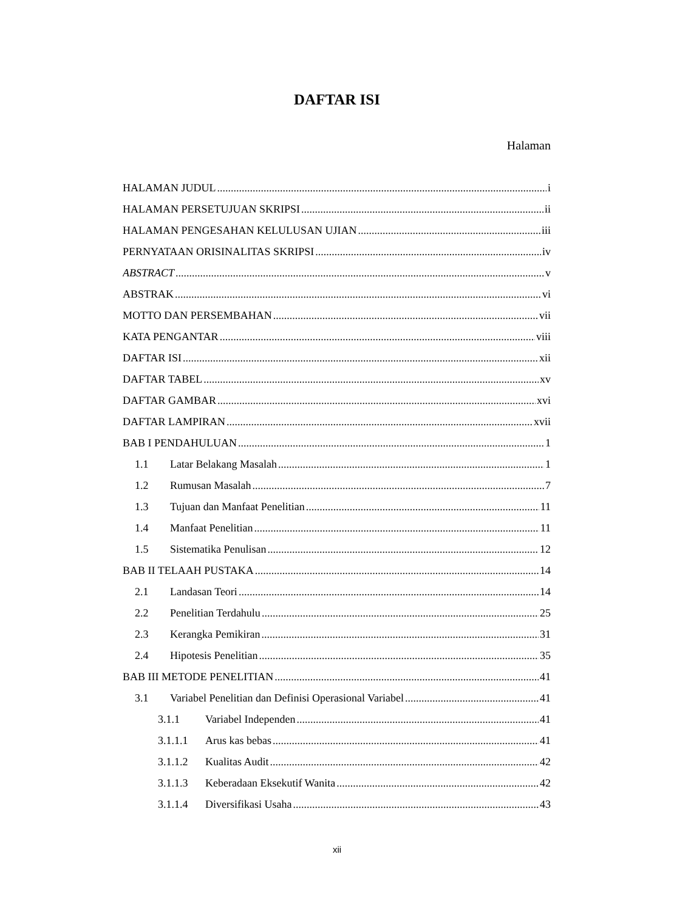DAFTAR ISI
Halaman
HALAMAN JUDUL i
HALAMAN PERSETUJUAN SKRIPSI ii
HALAMAN PENGESAHAN KELULUSAN UJIAN iii
PERNYATAAN ORISINALITAS SKRIPSI iv
ABSTRACT v
ABSTRAK vi
MOTTO DAN PERSEMBAHAN vii
KATA PENGANTAR viii
DAFTAR ISI xii
DAFTAR TABEL xv
DAFTAR GAMBAR xvi
DAFTAR LAMPIRAN xvii
BAB I PENDAHULUAN 1
1.1 Latar Belakang Masalah 1
1.2 Rumusan Masalah 7
1.3 Tujuan dan Manfaat Penelitian 11
1.4 Manfaat Penelitian 11
1.5 Sistematika Penulisan 12
BAB II TELAAH PUSTAKA 14
2.1 Landasan Teori 14
2.2 Penelitian Terdahulu 25
2.3 Kerangka Pemikiran 31
2.4 Hipotesis Penelitian 35
BAB III METODE PENELITIAN 41
3.1 Variabel Penelitian dan Definisi Operasional Variabel 41
3.1.1 Variabel Independen 41
3.1.1.1 Arus kas bebas 41
3.1.1.2 Kualitas Audit 42
3.1.1.3 Keberadaan Eksekutif Wanita 42
3.1.1.4 Diversifikasi Usaha 43
xii